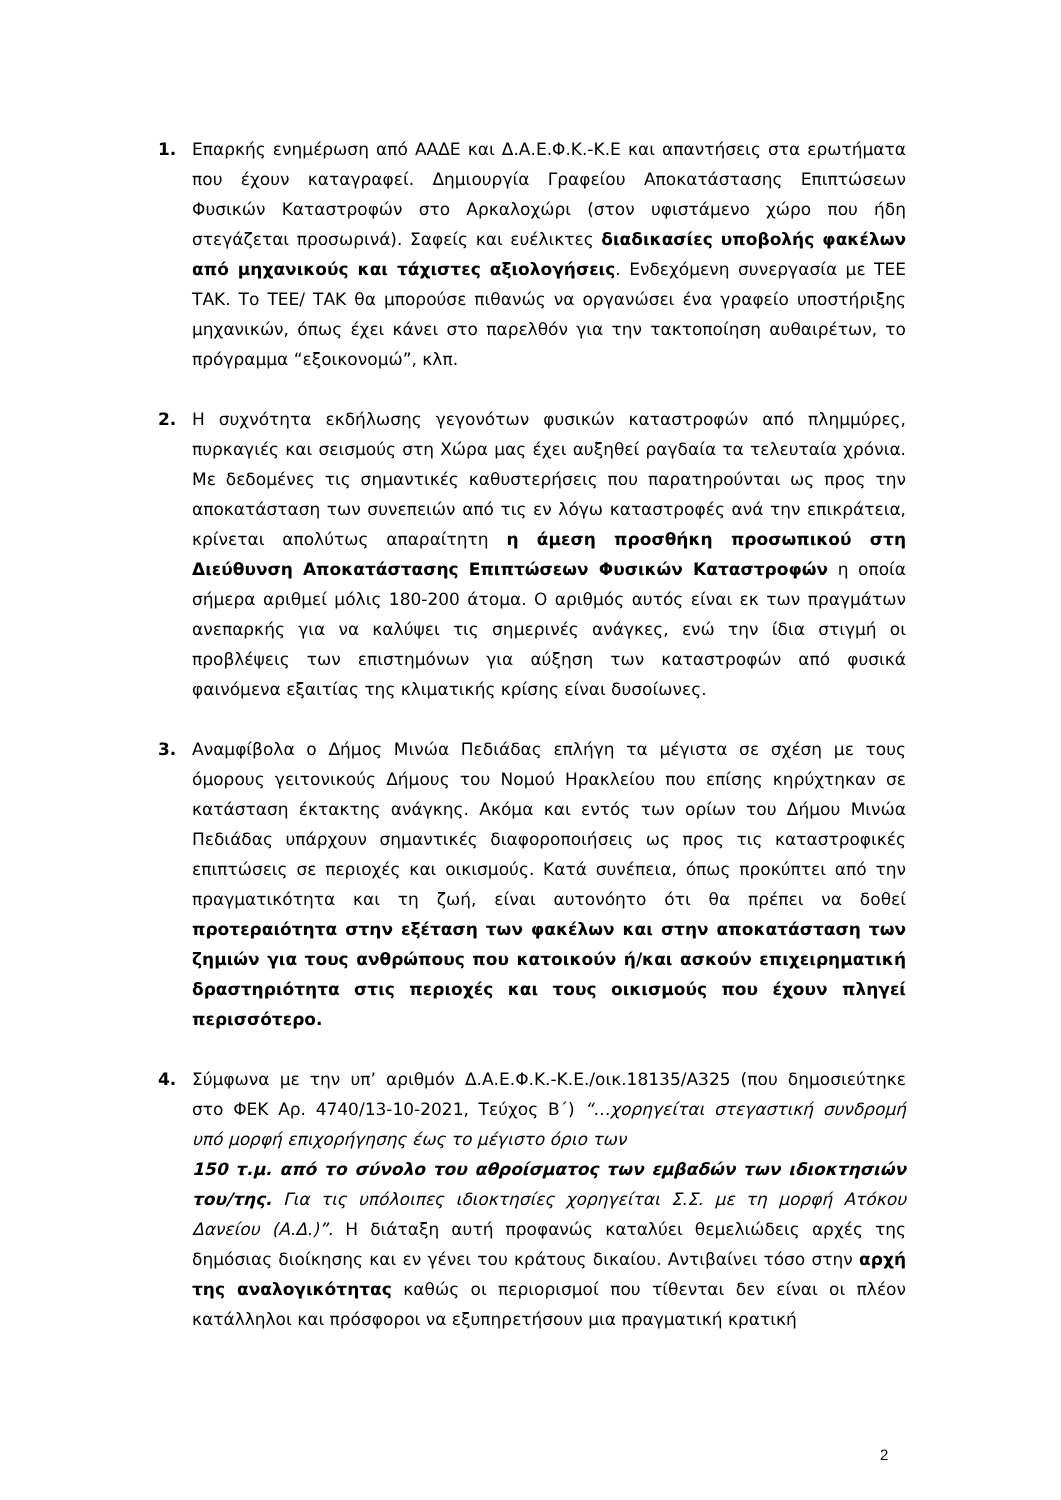1. Επαρκής ενημέρωση από ΑΑΔΕ και Δ.Α.Ε.Φ.Κ.-Κ.Ε και απαντήσεις στα ερωτήματα που έχουν καταγραφεί. Δημιουργία Γραφείου Αποκατάστασης Επιπτώσεων Φυσικών Καταστροφών στο Αρκαλοχώρι (στον υφιστάμενο χώρο που ήδη στεγάζεται προσωρινά). Σαφείς και ευέλικτες διαδικασίες υποβολής φακέλων από μηχανικούς και τάχιστες αξιολογήσεις. Ενδεχόμενη συνεργασία με ΤΕΕ ΤΑΚ. Το ΤΕΕ/ ΤΑΚ θα μπορούσε πιθανώς να οργανώσει ένα γραφείο υποστήριξης μηχανικών, όπως έχει κάνει στο παρελθόν για την τακτοποίηση αυθαιρέτων, το πρόγραμμα “εξοικονομώ”, κλπ.
2. Η συχνότητα εκδήλωσης γεγονότων φυσικών καταστροφών από πλημμύρες, πυρκαγιές και σεισμούς στη Χώρα μας έχει αυξηθεί ραγδαία τα τελευταία χρόνια. Με δεδομένες τις σημαντικές καθυστερήσεις που παρατηρούνται ως προς την αποκατάσταση των συνεπειών από τις εν λόγω καταστροφές ανά την επικράτεια, κρίνεται απολύτως απαραίτητη η άμεση προσθήκη προσωπικού στη Διεύθυνση Αποκατάστασης Επιπτώσεων Φυσικών Καταστροφών η οποία σήμερα αριθμεί μόλις 180-200 άτομα. Ο αριθμός αυτός είναι εκ των πραγμάτων ανεπαρκής για να καλύψει τις σημερινές ανάγκες, ενώ την ίδια στιγμή οι προβλέψεις των επιστημόνων για αύξηση των καταστροφών από φυσικά φαινόμενα εξαιτίας της κλιματικής κρίσης είναι δυσοίωνες.
3. Αναμφίβολα ο Δήμος Μινώα Πεδιάδας επλήγη τα μέγιστα σε σχέση με τους όμορους γειτονικούς Δήμους του Νομού Ηρακλείου που επίσης κηρύχτηκαν σε κατάσταση έκτακτης ανάγκης. Ακόμα και εντός των ορίων του Δήμου Μινώα Πεδιάδας υπάρχουν σημαντικές διαφοροποιήσεις ως προς τις καταστροφικές επιπτώσεις σε περιοχές και οικισμούς. Κατά συνέπεια, όπως προκύπτει από την πραγματικότητα και τη ζωή, είναι αυτονόητο ότι θα πρέπει να δοθεί προτεραιότητα στην εξέταση των φακέλων και στην αποκατάσταση των ζημιών για τους ανθρώπους που κατοικούν ή/και ασκούν επιχειρηματική δραστηριότητα στις περιοχές και τους οικισμούς που έχουν πληγεί περισσότερο.
4. Σύμφωνα με την υπ’ αριθμόν Δ.Α.Ε.Φ.Κ.-Κ.Ε./οικ.18135/Α325 (που δημοσιεύτηκε στο ΦΕΚ Αρ. 4740/13-10-2021, Τεύχος Β΄) “…χορηγείται στεγαστική συνδρομή υπό μορφή επιχορήγησης έως το μέγιστο όριο των
150 τ.μ. από το σύνολο του αθροίσματος των εμβαδών των ιδιοκτησιών του/της. Για τις υπόλοιπες ιδιοκτησίες χορηγείται Σ.Σ. με τη μορφή Ατόκου Δανείου (Α.Δ.)”. Η διάταξη αυτή προφανώς καταλύει θεμελιώδεις αρχές της δημόσιας διοίκησης και εν γένει του κράτους δικαίου. Αντιβαίνει τόσο στην αρχή της αναλογικότητας καθώς οι περιορισμοί που τίθενται δεν είναι οι πλέον κατάλληλοι και πρόσφοροι να εξυπηρετήσουν μια πραγματική κρατική
2